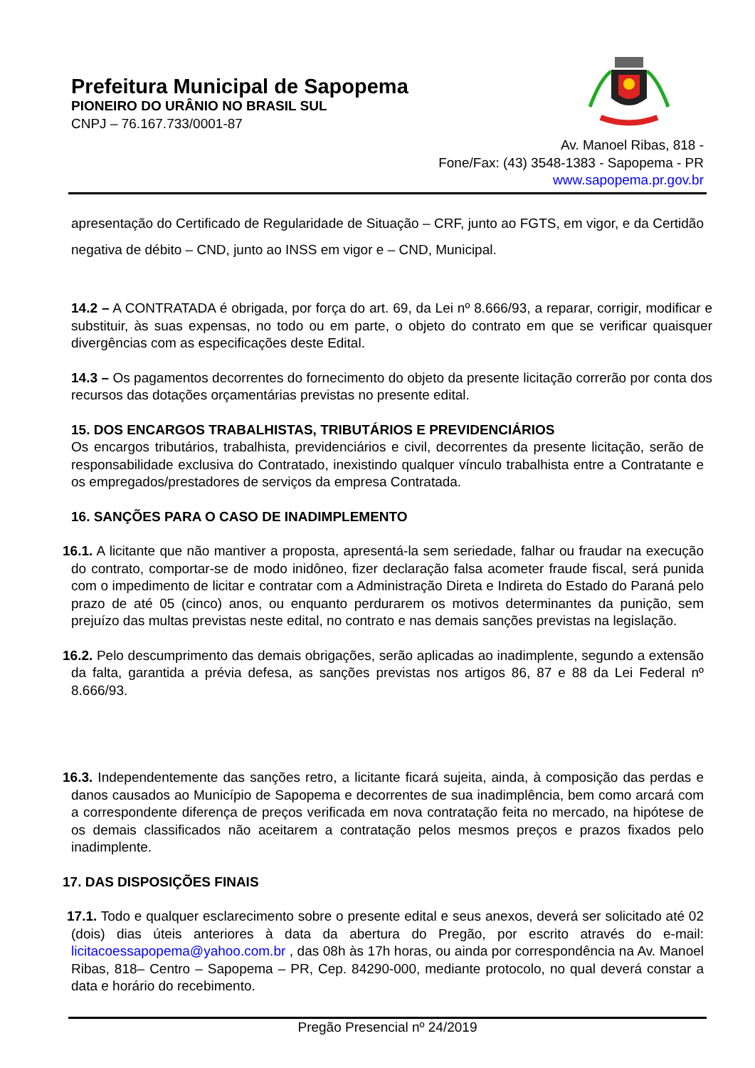Prefeitura Municipal de Sapopema
PIONEIRO DO URÂNIO NO BRASIL SUL
CNPJ – 76.167.733/0001-87
Av. Manoel Ribas, 818 -
Fone/Fax: (43) 3548-1383 - Sapopema - PR
www.sapopema.pr.gov.br
apresentação do Certificado de Regularidade de Situação – CRF, junto ao FGTS, em vigor, e da Certidão negativa de débito – CND, junto ao INSS em vigor e – CND, Municipal.
14.2 – A CONTRATADA é obrigada, por força do art. 69, da Lei nº 8.666/93, a reparar, corrigir, modificar e substituir, às suas expensas, no todo ou em parte, o objeto do contrato em que se verificar quaisquer divergências com as especificações deste Edital.
14.3 – Os pagamentos decorrentes do fornecimento do objeto da presente licitação correrão por conta dos recursos das dotações orçamentárias previstas no presente edital.
15. DOS ENCARGOS TRABALHISTAS, TRIBUTÁRIOS E PREVIDENCIÁRIOS
Os encargos tributários, trabalhista, previdenciários e civil, decorrentes da presente licitação, serão de responsabilidade exclusiva do Contratado, inexistindo qualquer vínculo trabalhista entre a Contratante e os empregados/prestadores de serviços da empresa Contratada.
16. SANÇÕES PARA O CASO DE INADIMPLEMENTO
16.1. A licitante que não mantiver a proposta, apresentá-la sem seriedade, falhar ou fraudar na execução do contrato, comportar-se de modo inidôneo, fizer declaração falsa acometer fraude fiscal, será punida com o impedimento de licitar e contratar com a Administração Direta e Indireta do Estado do Paraná pelo prazo de até 05 (cinco) anos, ou enquanto perdurarem os motivos determinantes da punição, sem prejuízo das multas previstas neste edital, no contrato e nas demais sanções previstas na legislação.
16.2. Pelo descumprimento das demais obrigações, serão aplicadas ao inadimplente, segundo a extensão da falta, garantida a prévia defesa, as sanções previstas nos artigos 86, 87 e 88 da Lei Federal nº 8.666/93.
16.3. Independentemente das sanções retro, a licitante ficará sujeita, ainda, à composição das perdas e danos causados ao Município de Sapopema e decorrentes de sua inadimplência, bem como arcará com a correspondente diferença de preços verificada em nova contratação feita no mercado, na hipótese de os demais classificados não aceitarem a contratação pelos mesmos preços e prazos fixados pelo inadimplente.
17. DAS DISPOSIÇÕES FINAIS
17.1. Todo e qualquer esclarecimento sobre o presente edital e seus anexos, deverá ser solicitado até 02 (dois) dias úteis anteriores à data da abertura do Pregão, por escrito através do e-mail: licitacoessapopema@yahoo.com.br , das 08h às 17h horas, ou ainda por correspondência na Av. Manoel Ribas, 818– Centro – Sapopema – PR, Cep. 84290-000, mediante protocolo, no qual deverá constar a data e horário do recebimento.
Pregão Presencial nº 24/2019